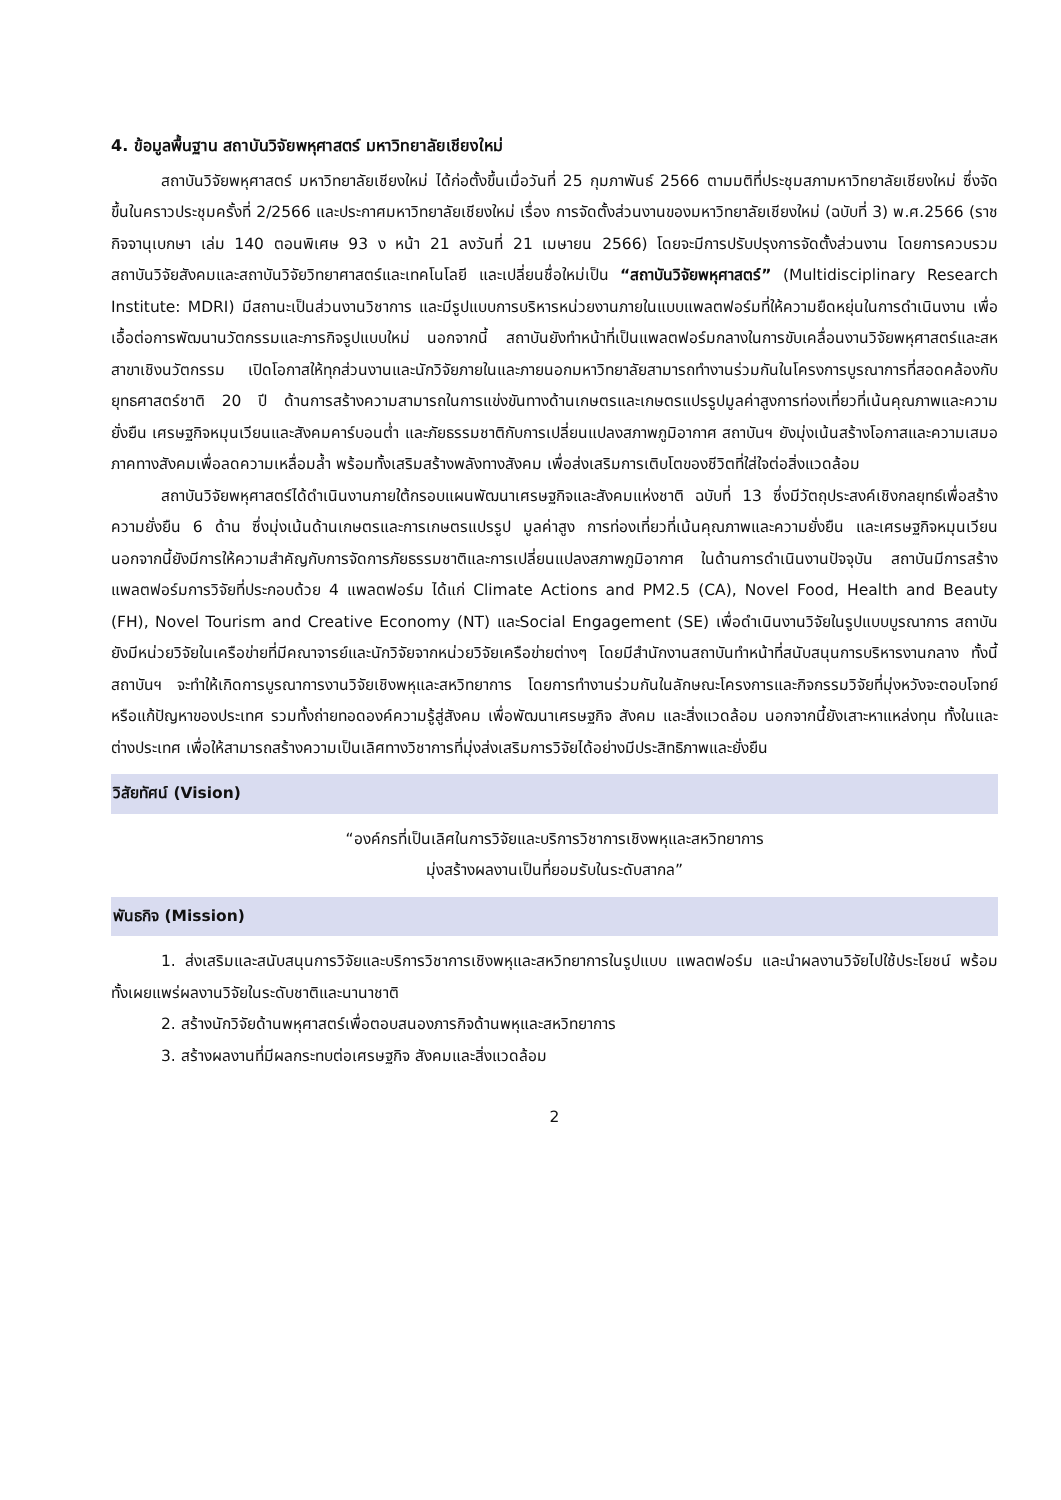4. ข้อมูลพื้นฐาน สถาบันวิจัยพหุศาสตร์ มหาวิทยาลัยเชียงใหม่
สถาบันวิจัยพหุศาสตร์ มหาวิทยาลัยเชียงใหม่ ได้ก่อตั้งขึ้นเมื่อวันที่ 25 กุมภาพันธ์ 2566 ตามมติที่ประชุมสภามหาวิทยาลัยเชียงใหม่ ซึ่งจัดขึ้นในคราวประชุมครั้งที่ 2/2566 และประกาศมหาวิทยาลัยเชียงใหม่ เรื่อง การจัดตั้งส่วนงานของมหาวิทยาลัยเชียงใหม่ (ฉบับที่ 3) พ.ศ.2566 (ราชกิจจานุเบกษา เล่ม 140 ตอนพิเศษ 93 ง หน้า 21 ลงวันที่ 21 เมษายน 2566) โดยจะมีการปรับปรุงการจัดตั้งส่วนงาน โดยการควบรวมสถาบันวิจัยสังคมและสถาบันวิจัยวิทยาศาสตร์และเทคโนโลยี และเปลี่ยนชื่อใหม่เป็น “สถาบันวิจัยพหุศาสตร์” (Multidisciplinary Research Institute: MDRI) มีสถานะเป็นส่วนงานวิชาการ และมีรูปแบบการบริหารหน่วยงานภายในแบบแพลตฟอร์มที่ให้ความยืดหยุ่นในการดำเนินงาน เพื่อเอื้อต่อการพัฒนานวัตกรรมและภารกิจรูปแบบใหม่ นอกจากนี้ สถาบันยังทำหน้าที่เป็นแพลตฟอร์มกลางในการขับเคลื่อนงานวิจัยพหุศาสตร์และสหสาขาเชิงนวัตกรรม เปิดโอกาสให้ทุกส่วนงานและนักวิจัยภายในและภายนอกมหาวิทยาลัยสามารถทำงานร่วมกันในโครงการบูรณาการที่สอดคล้องกับยุทธศาสตร์ชาติ 20 ปี ด้านการสร้างความสามารถในการแข่งขันทางด้านเกษตรและเกษตรแปรรูปมูลค่าสูงการท่องเที่ยวที่เน้นคุณภาพและความยั่งยืน เศรษฐกิจหมุนเวียนและสังคมคาร์บอนต่ำ และภัยธรรมชาติกับการเปลี่ยนแปลงสภาพภูมิอากาศ สถาบันฯ ยังมุ่งเน้นสร้างโอกาสและความเสมอภาคทางสังคมเพื่อลดความเหลื่อมล้ำ พร้อมทั้งเสริมสร้างพลังทางสังคม เพื่อส่งเสริมการเติบโตของชีวิตที่ใส่ใจต่อสิ่งแวดล้อม
สถาบันวิจัยพหุศาสตร์ได้ดำเนินงานภายใต้กรอบแผนพัฒนาเศรษฐกิจและสังคมแห่งชาติ ฉบับที่ 13 ซึ่งมีวัตถุประสงค์เชิงกลยุทธ์เพื่อสร้างความยั่งยืน 6 ด้าน ซึ่งมุ่งเน้นด้านเกษตรและการเกษตรแปรรูป มูลค่าสูง การท่องเที่ยวที่เน้นคุณภาพและความยั่งยืน และเศรษฐกิจหมุนเวียน นอกจากนี้ยังมีการให้ความสำคัญกับการจัดการภัยธรรมชาติและการเปลี่ยนแปลงสภาพภูมิอากาศ ในด้านการดำเนินงานปัจจุบัน สถาบันมีการสร้างแพลตฟอร์มการวิจัยที่ประกอบด้วย 4 แพลตฟอร์ม ได้แก่ Climate Actions and PM2.5 (CA), Novel Food, Health and Beauty (FH), Novel Tourism and Creative Economy (NT) และSocial Engagement (SE) เพื่อดำเนินงานวิจัยในรูปแบบบูรณาการ สถาบันยังมีหน่วยวิจัยในเครือข่ายที่มีคณาจารย์และนักวิจัยจากหน่วยวิจัยเครือข่ายต่างๆ โดยมีสำนักงานสถาบันทำหน้าที่สนับสนุนการบริหารงานกลาง ทั้งนี้ สถาบันฯ จะทำให้เกิดการบูรณาการงานวิจัยเชิงพหุและสหวิทยาการ โดยการทำงานร่วมกันในลักษณะโครงการและกิจกรรมวิจัยที่มุ่งหวังจะตอบโจทย์หรือแก้ปัญหาของประเทศ รวมทั้งถ่ายทอดองค์ความรู้สู่สังคม เพื่อพัฒนาเศรษฐกิจ สังคม และสิ่งแวดล้อม นอกจากนี้ยังเสาะหาแหล่งทุน ทั้งในและต่างประเทศ เพื่อให้สามารถสร้างความเป็นเลิศทางวิชาการที่มุ่งส่งเสริมการวิจัยได้อย่างมีประสิทธิภาพและยั่งยืน
วิสัยทัศน์ (Vision)
“องค์กรที่เป็นเลิศในการวิจัยและบริการวิชาการเชิงพหุและสหวิทยาการ
มุ่งสร้างผลงานเป็นที่ยอมรับในระดับสากล”
พันธกิจ (Mission)
1. ส่งเสริมและสนับสนุนการวิจัยและบริการวิชาการเชิงพหุและสหวิทยาการในรูปแบบ แพลตฟอร์ม และนำผลงานวิจัยไปใช้ประโยชน์ พร้อมทั้งเผยแพร่ผลงานวิจัยในระดับชาติและนานาชาติ
2. สร้างนักวิจัยด้านพหุศาสตร์เพื่อตอบสนองภารกิจด้านพหุและสหวิทยาการ
3. สร้างผลงานที่มีผลกระทบต่อเศรษฐกิจ สังคมและสิ่งแวดล้อม
2